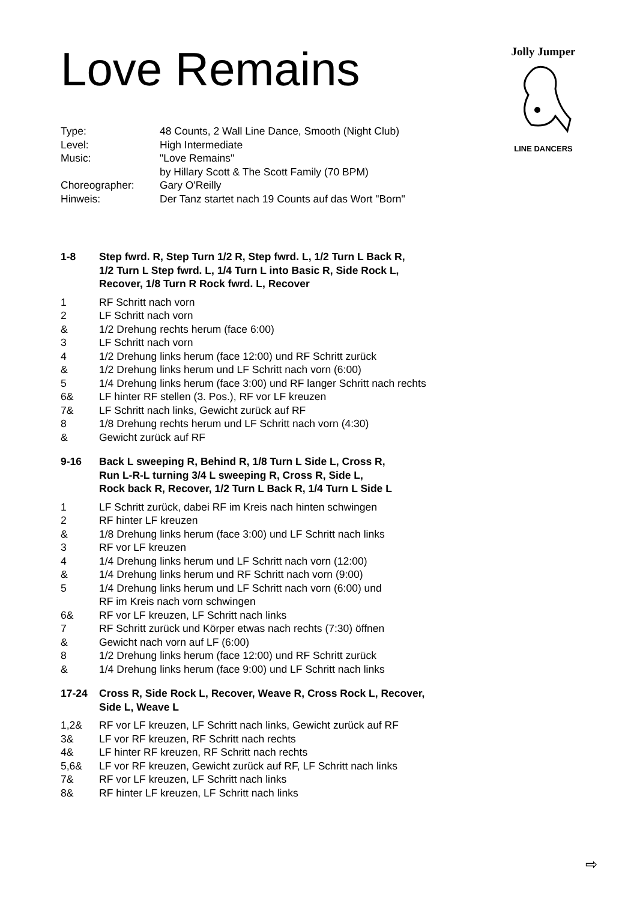Love Remains
Jolly Jumper
LINE DANCERS
Type: 48 Counts, 2 Wall Line Dance, Smooth (Night Club)
Level: High Intermediate
Music: "Love Remains"
by Hillary Scott & The Scott Family (70 BPM)
Choreographer: Gary O'Reilly
Hinweis: Der Tanz startet nach 19 Counts auf das Wort "Born"
1-8 Step fwrd. R, Step Turn 1/2 R, Step fwrd. L, 1/2 Turn L Back R,
1/2 Turn L Step fwrd. L, 1/4 Turn L into Basic R, Side Rock L,
Recover, 1/8 Turn R Rock fwrd. L, Recover
1 RF Schritt nach vorn
2 LF Schritt nach vorn
& 1/2 Drehung rechts herum (face 6:00)
3 LF Schritt nach vorn
4 1/2 Drehung links herum (face 12:00) und RF Schritt zurück
& 1/2 Drehung links herum und LF Schritt nach vorn (6:00)
5 1/4 Drehung links herum (face 3:00) und RF langer Schritt nach rechts
6& LF hinter RF stellen (3. Pos.), RF vor LF kreuzen
7& LF Schritt nach links, Gewicht zurück auf RF
8 1/8 Drehung rechts herum und LF Schritt nach vorn (4:30)
& Gewicht zurück auf RF
9-16 Back L sweeping R, Behind R, 1/8 Turn L Side L, Cross R,
Run L-R-L turning 3/4 L sweeping R, Cross R, Side L,
Rock back R, Recover, 1/2 Turn L Back R, 1/4 Turn L Side L
1 LF Schritt zurück, dabei RF im Kreis nach hinten schwingen
2 RF hinter LF kreuzen
& 1/8 Drehung links herum (face 3:00) und LF Schritt nach links
3 RF vor LF kreuzen
4 1/4 Drehung links herum und LF Schritt nach vorn (12:00)
& 1/4 Drehung links herum und RF Schritt nach vorn (9:00)
5 1/4 Drehung links herum und LF Schritt nach vorn (6:00) und
RF im Kreis nach vorn schwingen
6& RF vor LF kreuzen, LF Schritt nach links
7 RF Schritt zurück und Körper etwas nach rechts (7:30) öffnen
& Gewicht nach vorn auf LF (6:00)
8 1/2 Drehung links herum (face 12:00) und RF Schritt zurück
& 1/4 Drehung links herum (face 9:00) und LF Schritt nach links
17-24 Cross R, Side Rock L, Recover, Weave R, Cross Rock L, Recover,
Side L, Weave L
1,2& RF vor LF kreuzen, LF Schritt nach links, Gewicht zurück auf RF
3& LF vor RF kreuzen, RF Schritt nach rechts
4& LF hinter RF kreuzen, RF Schritt nach rechts
5,6& LF vor RF kreuzen, Gewicht zurück auf RF, LF Schritt nach links
7& RF vor LF kreuzen, LF Schritt nach links
8& RF hinter LF kreuzen, LF Schritt nach links
⇨